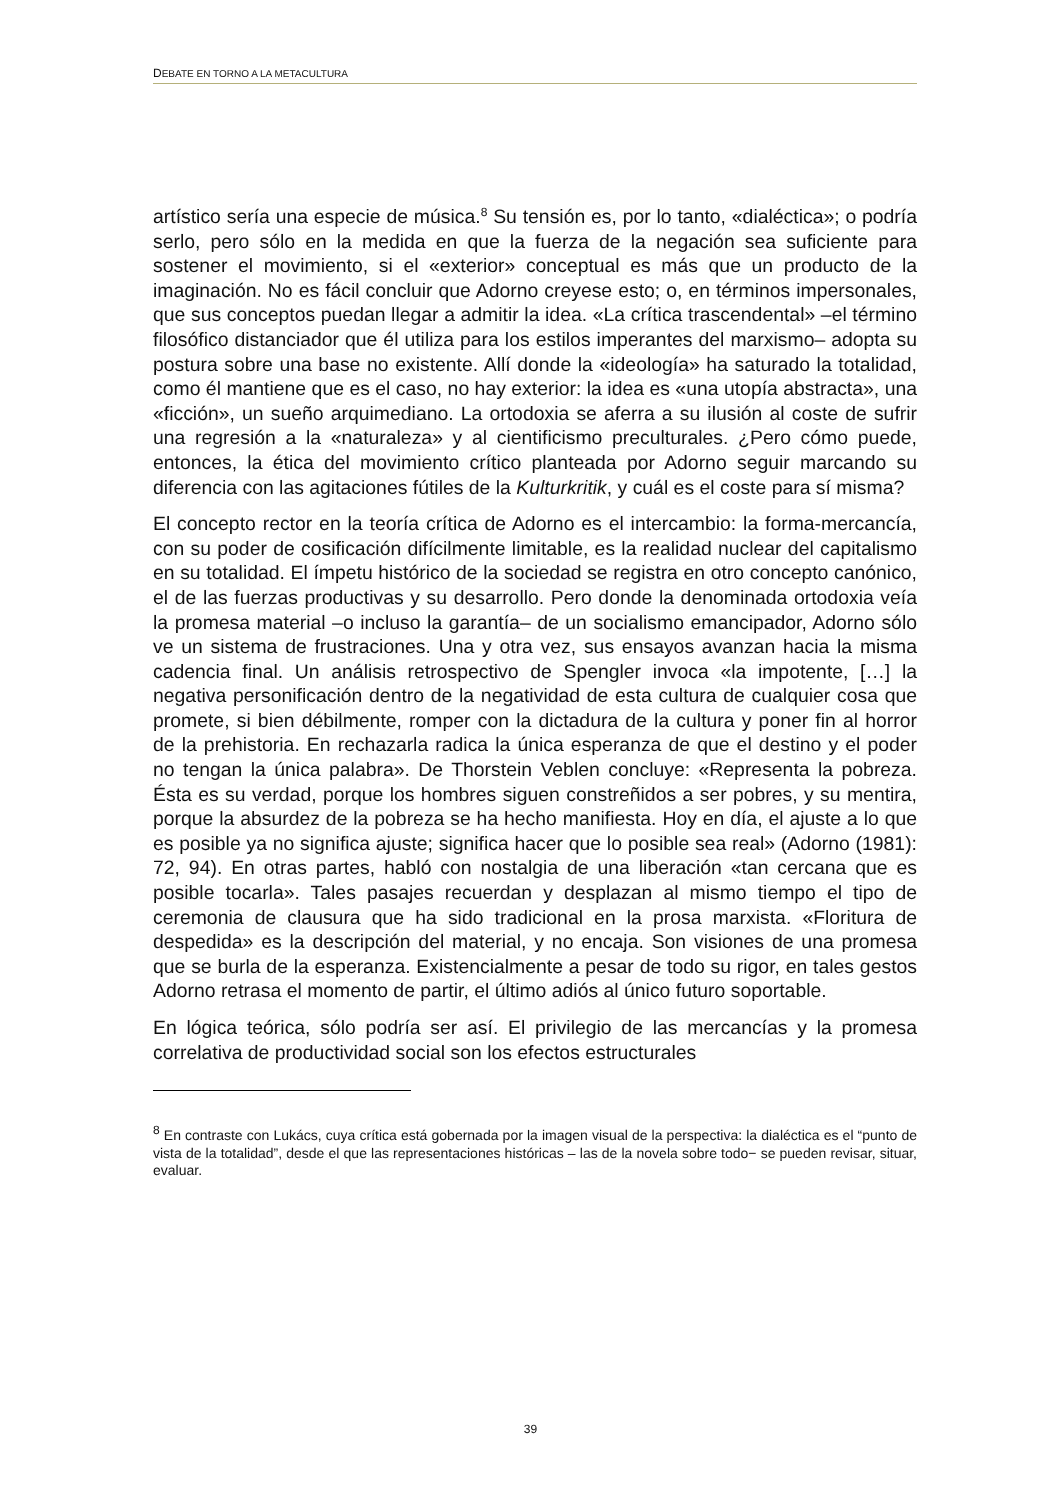DEBATE EN TORNO A LA METACULTURA
artístico sería una especie de música.<sup>8</sup> Su tensión es, por lo tanto, «dialéctica»; o podría serlo, pero sólo en la medida en que la fuerza de la negación sea suficiente para sostener el movimiento, si el «exterior» conceptual es más que un producto de la imaginación. No es fácil concluir que Adorno creyese esto; o, en términos impersonales, que sus conceptos puedan llegar a admitir la idea. «La crítica trascendental» –el término filosófico distanciador que él utiliza para los estilos imperantes del marxismo– adopta su postura sobre una base no existente. Allí donde la «ideología» ha saturado la totalidad, como él mantiene que es el caso, no hay exterior: la idea es «una utopía abstracta», una «ficción», un sueño arquimediano. La ortodoxia se aferra a su ilusión al coste de sufrir una regresión a la «naturaleza» y al cientificismo preculturales. ¿Pero cómo puede, entonces, la ética del movimiento crítico planteada por Adorno seguir marcando su diferencia con las agitaciones fútiles de la Kulturkritik, y cuál es el coste para sí misma?
El concepto rector en la teoría crítica de Adorno es el intercambio: la forma-mercancía, con su poder de cosificación difícilmente limitable, es la realidad nuclear del capitalismo en su totalidad. El ímpetu histórico de la sociedad se registra en otro concepto canónico, el de las fuerzas productivas y su desarrollo. Pero donde la denominada ortodoxia veía la promesa material –o incluso la garantía– de un socialismo emancipador, Adorno sólo ve un sistema de frustraciones. Una y otra vez, sus ensayos avanzan hacia la misma cadencia final. Un análisis retrospectivo de Spengler invoca «la impotente, […] la negativa personificación dentro de la negatividad de esta cultura de cualquier cosa que promete, si bien débilmente, romper con la dictadura de la cultura y poner fin al horror de la prehistoria. En rechazarla radica la única esperanza de que el destino y el poder no tengan la única palabra». De Thorstein Veblen concluye: «Representa la pobreza. Ésta es su verdad, porque los hombres siguen constreñidos a ser pobres, y su mentira, porque la absurdez de la pobreza se ha hecho manifiesta. Hoy en día, el ajuste a lo que es posible ya no significa ajuste; significa hacer que lo posible sea real» (Adorno (1981): 72, 94). En otras partes, habló con nostalgia de una liberación «tan cercana que es posible tocarla». Tales pasajes recuerdan y desplazan al mismo tiempo el tipo de ceremonia de clausura que ha sido tradicional en la prosa marxista. «Floritura de despedida» es la descripción del material, y no encaja. Son visiones de una promesa que se burla de la esperanza. Existencialmente a pesar de todo su rigor, en tales gestos Adorno retrasa el momento de partir, el último adiós al único futuro soportable.
En lógica teórica, sólo podría ser así. El privilegio de las mercancías y la promesa correlativa de productividad social son los efectos estructurales
<sup>8</sup> En contraste con Lukács, cuya crítica está gobernada por la imagen visual de la perspectiva: la dialéctica es el “punto de vista de la totalidad”, desde el que las representaciones históricas – las de la novela sobre todo− se pueden revisar, situar, evaluar.
39